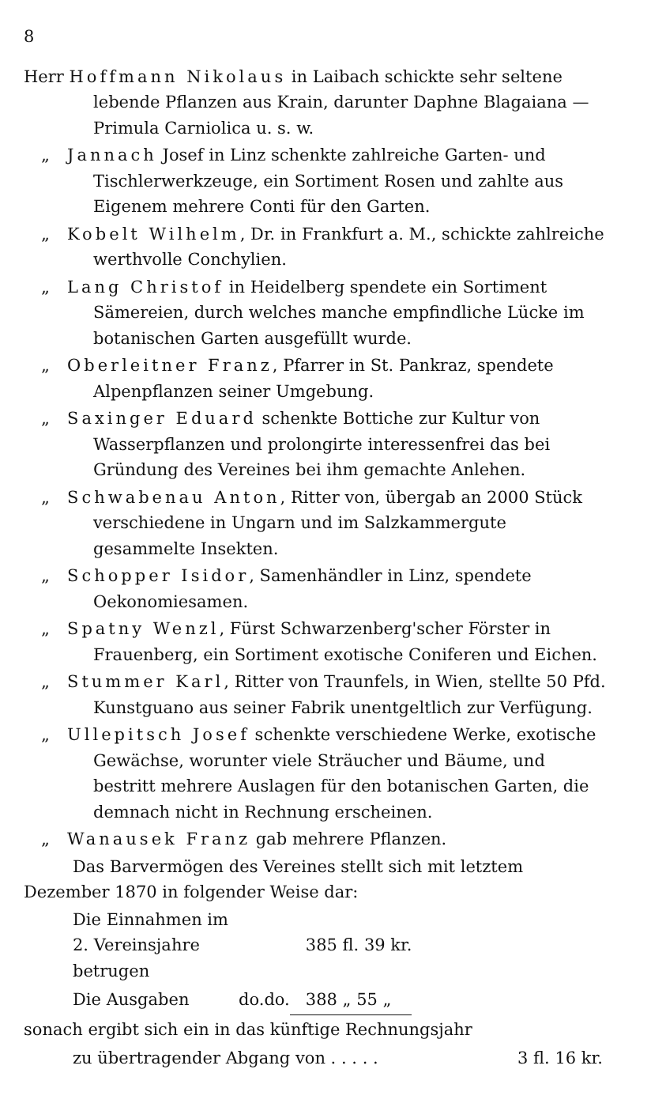8
Herr Hoffmann Nikolaus in Laibach schickte sehr seltene lebende Pflanzen aus Krain, darunter Daphne Blagaiana — Primula Carniolica u. s. w.
„ Jannach Josef in Linz schenkte zahlreiche Garten- und Tischlerwerkzeuge, ein Sortiment Rosen und zahlte aus Eigenem mehrere Conti für den Garten.
„ Kobelt Wilhelm, Dr. in Frankfurt a. M., schickte zahlreiche werthvolle Conchylien.
„ Lang Christof in Heidelberg spendete ein Sortiment Sämereien, durch welches manche empfindliche Lücke im botanischen Garten ausgefüllt wurde.
„ Oberleitner Franz, Pfarrer in St. Pankraz, spendete Alpenpflanzen seiner Umgebung.
„ Saxinger Eduard schenkte Bottiche zur Kultur von Wasserpflanzen und prolongirte interessenfrei das bei Gründung des Vereines bei ihm gemachte Anlehen.
„ Schwabenau Anton, Ritter von, übergab an 2000 Stück verschiedene in Ungarn und im Salzkammergute gesammelte Insekten.
„ Schopper Isidor, Samenhändler in Linz, spendete Oekonomiesamen.
„ Spatny Wenzl, Fürst Schwarzenberg'scher Förster in Frauenberg, ein Sortiment exotische Coniferen und Eichen.
„ Stummer Karl, Ritter von Traunfels, in Wien, stellte 50 Pfd. Kunstguano aus seiner Fabrik unentgeltlich zur Verfügung.
„ Ullepitsch Josef schenkte verschiedene Werke, exotische Gewächse, worunter viele Sträucher und Bäume, und bestritt mehrere Auslagen für den botanischen Garten, die demnach nicht in Rechnung erscheinen.
„ Wanausek Franz gab mehrere Pflanzen.
Das Barvermögen des Vereines stellt sich mit letztem Dezember 1870 in folgender Weise dar:
| Die Einnahmen im 2. Vereinsjahre betrugen | | | 385 fl. 39 kr. |
| Die Ausgaben | do. | do. | 388 „ 55 „ |
| sonach ergibt sich ein in das künftige Rechnungsjahr | |
| zu übertragender Abgang von . . . . . | 3 fl. 16 kr. |